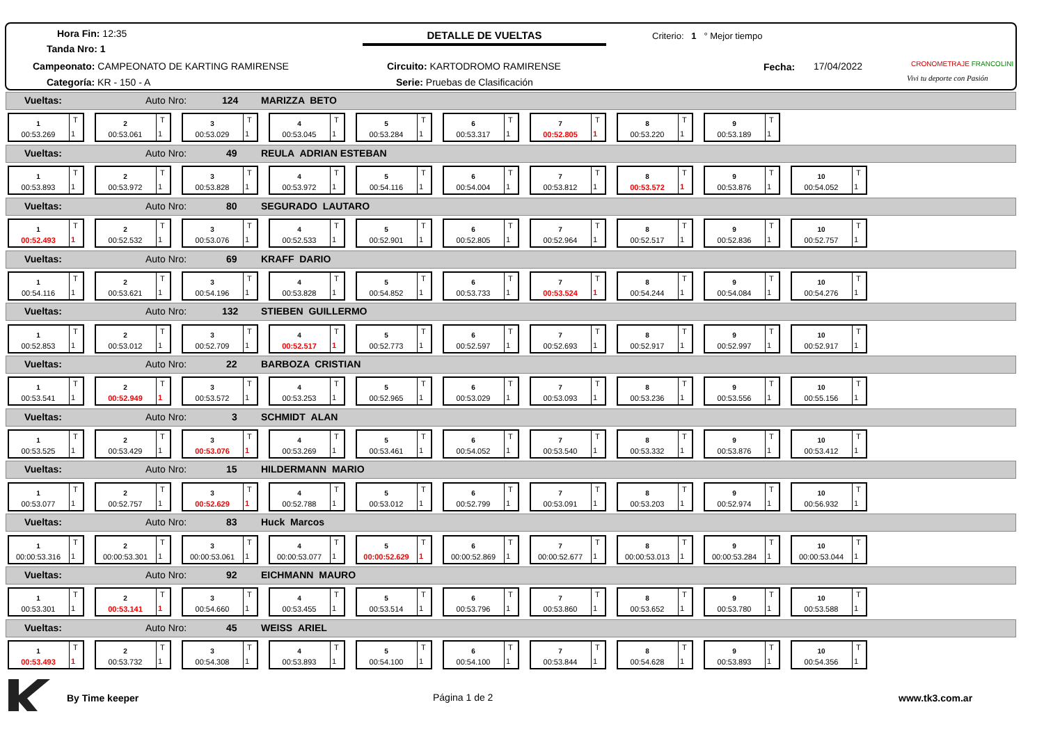Hora Fin: 12:35
Tanda Nro: 1
Campeonato: CAMPEONATO DE KARTING RAMIRENSE
Categoría: KR - 150 - A
DETALLE DE VUELTAS
Circuito: KARTODROMO RAMIRENSE
Serie: Pruebas de Clasificación
Criterio: 1 ° Mejor tiempo
Fecha: 17/04/2022 CRONOMETRAJE FRANCOLINI
Vivi tu deporte con Pasión
Vueltas: Auto Nro: 124 MARIZZA BETO
1
00:53.269
T
1
2
00:53.061
T
1
3
00:53.029
T
1
4
00:53.045
T
1
5
00:53.284
T
1
6
00:53.317
T
1
7
00:52.805
T
1
8
00:53.220
T
1
9
00:53.189
T
1
Vueltas: Auto Nro: 49 REULA ADRIAN ESTEBAN
1
00:53.893
T
1
2
00:53.972
T
1
3
00:53.828
T
1
4
00:53.972
T
1
5
00:54.116
T
1
6
00:54.004
T
1
7
00:53.812
T
1
8
00:53.572
T
1
9
00:53.876
T
1
10
00:54.052
T
1
Vueltas: Auto Nro: 80 SEGURADO LAUTARO
1
00:52.493
T
1
2
00:52.532
T
1
3
00:53.076
T
1
4
00:52.533
T
1
5
00:52.901
T
1
6
00:52.805
T
1
7
00:52.964
T
1
8
00:52.517
T
1
9
00:52.836
T
1
10
00:52.757
T
1
Vueltas: Auto Nro: 69 KRAFF DARIO
1
00:54.116
T
1
2
00:53.621
T
1
3
00:54.196
T
1
4
00:53.828
T
1
5
00:54.852
T
1
6
00:53.733
T
1
7
00:53.524
T
1
8
00:54.244
T
1
9
00:54.084
T
1
10
00:54.276
T
1
Vueltas: Auto Nro: 132 STIEBEN GUILLERMO
1
00:52.853
T
1
2
00:53.012
T
1
3
00:52.709
T
1
4
00:52.517
T
1
5
00:52.773
T
1
6
00:52.597
T
1
7
00:52.693
T
1
8
00:52.917
T
1
9
00:52.997
T
1
10
00:52.917
T
1
Vueltas: Auto Nro: 22 BARBOZA CRISTIAN
1
00:53.541
T
1
2
00:52.949
T
1
3
00:53.572
T
1
4
00:53.253
T
1
5
00:52.965
T
1
6
00:53.029
T
1
7
00:53.093
T
1
8
00:53.236
T
1
9
00:53.556
T
1
10
00:55.156
T
1
Vueltas: Auto Nro: 3 SCHMIDT ALAN
1
00:53.525
T
1
2
00:53.429
T
1
3
00:53.076
T
1
4
00:53.269
T
1
5
00:53.461
T
1
6
00:54.052
T
1
7
00:53.540
T
1
8
00:53.332
T
1
9
00:53.876
T
1
10
00:53.412
T
1
Vueltas: Auto Nro: 15 HILDERMANN MARIO
1
00:53.077
T
1
2
00:52.757
T
1
3
00:52.629
T
1
4
00:52.788
T
1
5
00:53.012
T
1
6
00:52.799
T
1
7
00:53.091
T
1
8
00:53.203
T
1
9
00:52.974
T
1
10
00:56.932
T
1
Vueltas: Auto Nro: 83 Huck Marcos
1
00:00:53.316
T
1
2
00:00:53.301
T
1
3
00:00:53.061
T
1
4
00:00:53.077
T
1
5
00:00:52.629
T
1
6
00:00:52.869
T
1
7
00:00:52.677
T
1
8
00:00:53.013
T
1
9
00:00:53.284
T
1
10
00:00:53.044
T
1
Vueltas: Auto Nro: 92 EICHMANN MAURO
1
00:53.301
T
1
2
00:53.141
T
1
3
00:54.660
T
1
4
00:53.455
T
1
5
00:53.514
T
1
6
00:53.796
T
1
7
00:53.860
T
1
8
00:53.652
T
1
9
00:53.780
T
1
10
00:53.588
T
1
Vueltas: Auto Nro: 45 WEISS ARIEL
1
00:53.493
T
1
2
00:53.732
T
1
3
00:54.308
T
1
4
00:53.893
T
1
5
00:54.100
T
1
6
00:54.100
T
1
7
00:53.844
T
1
8
00:54.628
T
1
9
00:53.893
T
1
10
00:54.356
T
1
By Time keeper Página 1 de 2 www.tk3.com.ar